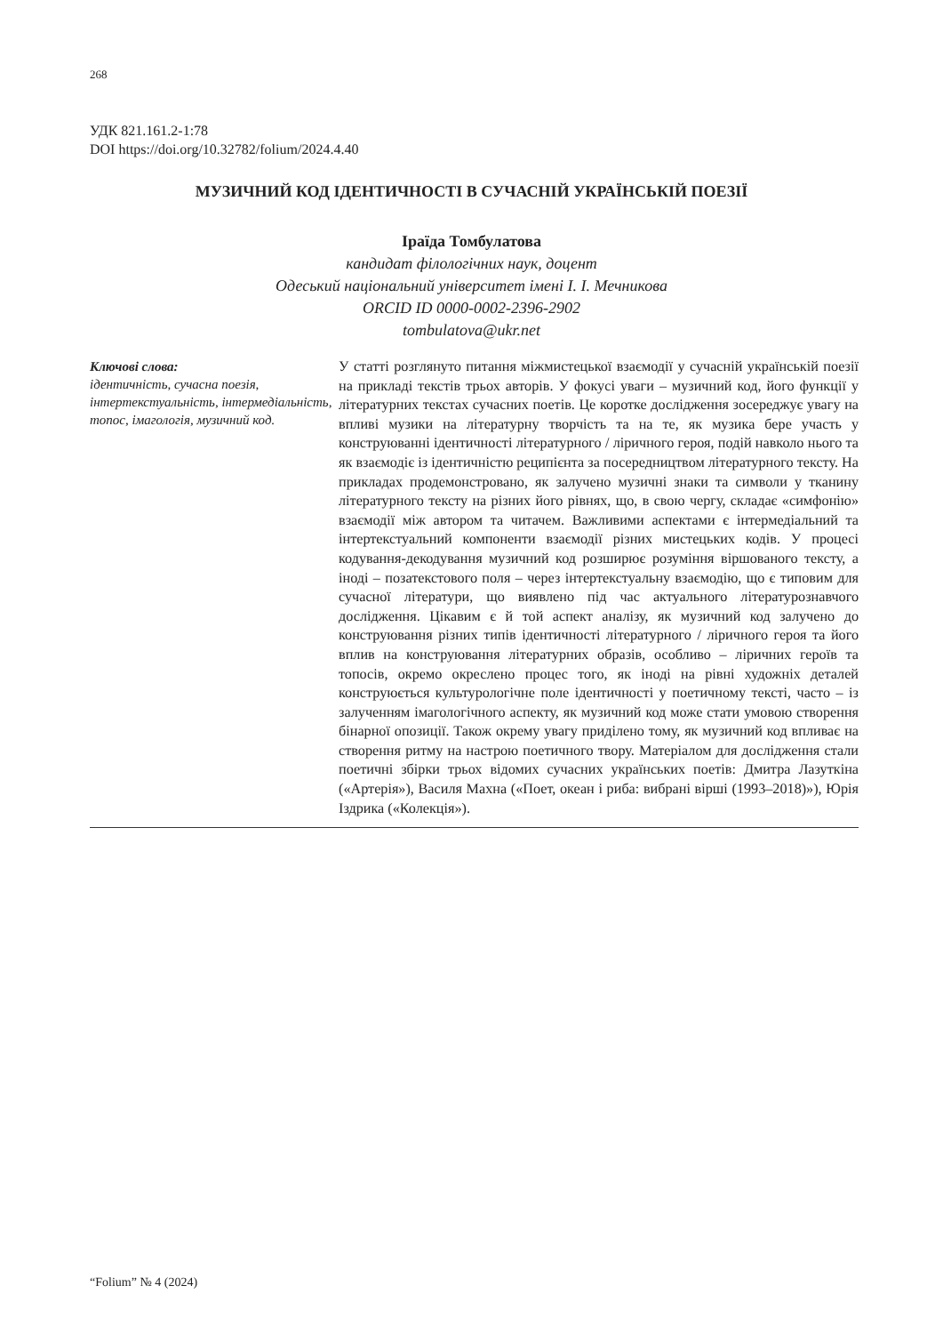268
УДК 821.161.2-1:78
DOI https://doi.org/10.32782/folium/2024.4.40
МУЗИЧНИЙ КОД ІДЕНТИЧНОСТІ В СУЧАСНІЙ УКРАЇНСЬКІЙ ПОЕЗІЇ
Іраїда Томбулатова
кандидат філологічних наук, доцент
Одеський національний університет імені І. І. Мечникова
ORCID ID 0000-0002-2396-2902
tombulatova@ukr.net
Ключові слова:
ідентичність, сучасна поезія, інтертекстуальність, інтермедіальність, топос, імагологія, музичний код.
У статті розглянуто питання міжмистецької взаємодії у сучасній українській поезії на прикладі текстів трьох авторів. У фокусі уваги – музичний код, його функції у літературних текстах сучасних поетів. Це коротке дослідження зосереджує увагу на впливі музики на літературну творчість та на те, як музика бере участь у конструюванні ідентичності літературного / ліричного героя, подій навколо нього та як взаємодіє із ідентичністю реципієнта за посередництвом літературного тексту. На прикладах продемонстровано, як залучено музичні знаки та символи у тканину літературного тексту на різних його рівнях, що, в свою чергу, складає «симфонію» взаємодії між автором та читачем. Важливими аспектами є інтермедіальний та інтертекстуальний компоненти взаємодії різних мистецьких кодів. У процесі кодування-декодування музичний код розширює розуміння віршованого тексту, а іноді – позатекстового поля – через інтертекстуальну взаємодію, що є типовим для сучасної літератури, що виявлено під час актуального літературознавчого дослідження. Цікавим є й той аспект аналізу, як музичний код залучено до конструювання різних типів ідентичності літературного / ліричного героя та його вплив на конструювання літературних образів, особливо – ліричних героїв та топосів, окремо окреслено процес того, як іноді на рівні художніх деталей конструюється культурологічне поле ідентичності у поетичному тексті, часто – із залученням імагологічного аспекту, як музичний код може стати умовою створення бінарної опозиції. Також окрему увагу приділено тому, як музичний код впливає на створення ритму на настрою поетичного твору. Матеріалом для дослідження стали поетичні збірки трьох відомих сучасних українських поетів: Дмитра Лазуткіна («Артерія»), Василя Махна («Поет, океан і риба: вибрані вірші (1993–2018)»), Юрія Іздрика («Колекція»).
“Folium” № 4 (2024)